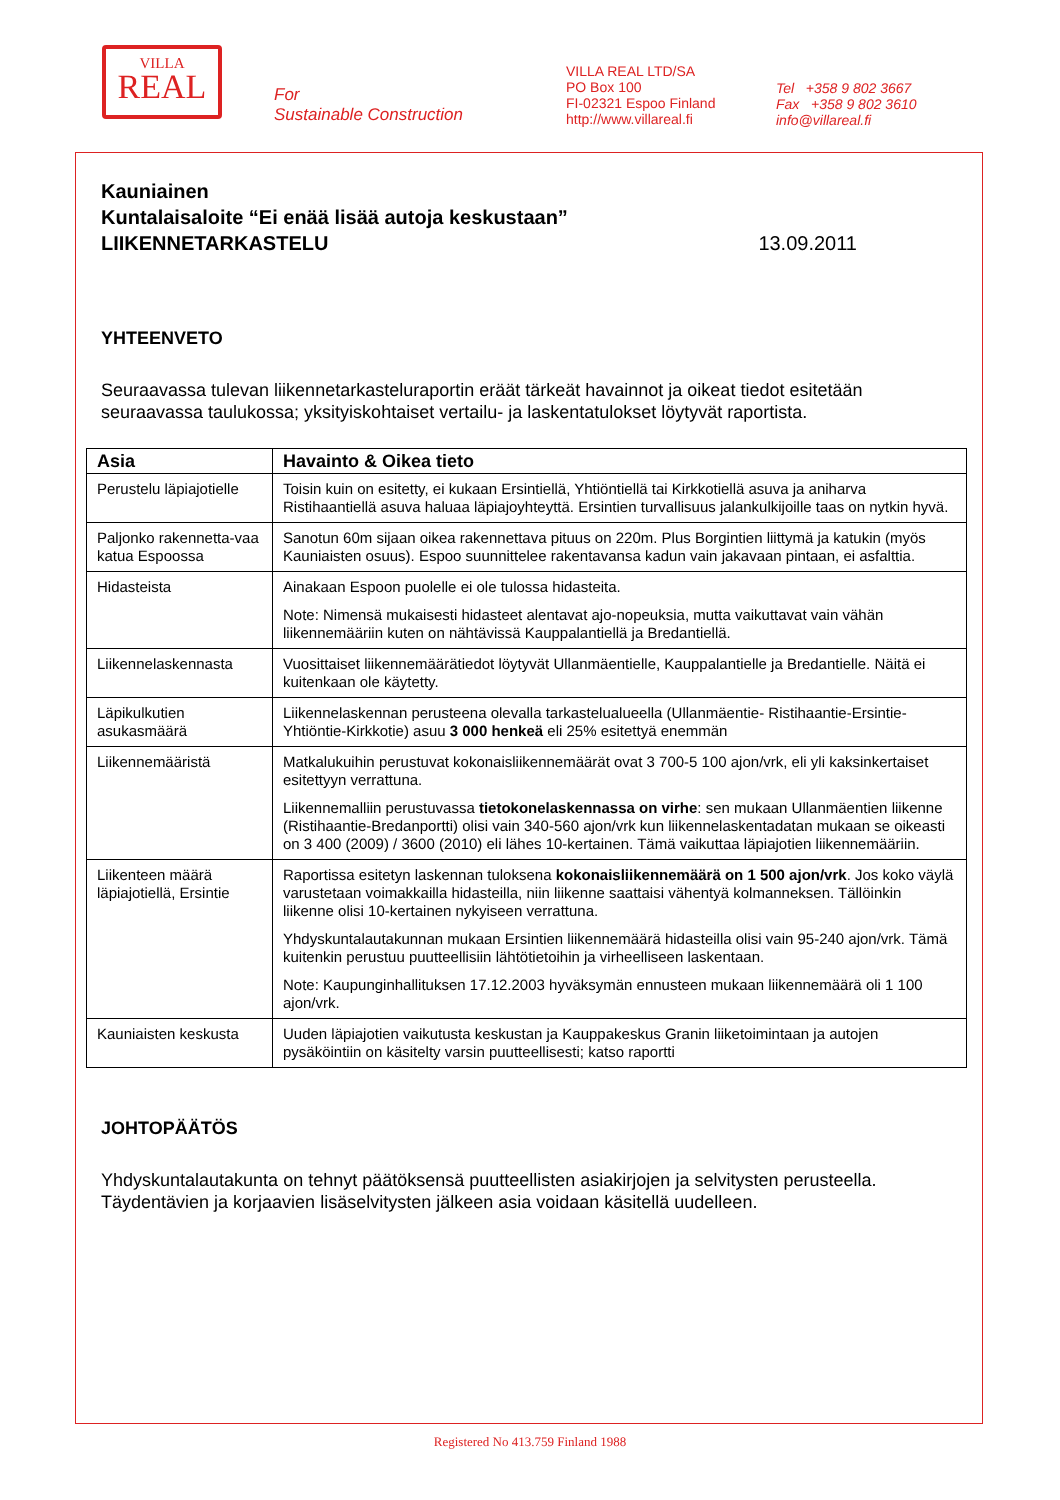VILLA
REAL
For
Sustainable Construction
VILLA REAL LTD/SA
PO Box 100
FI-02321 Espoo Finland
http://www.villareal.fi
Tel +358 9 802 3667
Fax +358 9 802 3610
info@villareal.fi
Kauniainen
Kuntalaisaloite “Ei enää lisää autoja keskustaan”
LIIKENNETARKASTELU 13.09.2011
YHTEENVETO
Seuraavassa tulevan liikennetarkasteluraportin eräät tärkeät havainnot ja oikeat tiedot esitetään seuraavassa taulukossa; yksityiskohtaiset vertailu- ja laskentatulokset löytyvät raportista.
| Asia | Havainto & Oikea tieto |
| --- | --- |
| Perustelu läpiajotielle | Toisin kuin on esitetty, ei kukaan Ersintiellä, Yhtiöntiellä tai Kirkkotiellä asuva ja aniharva Ristihaantiellä asuva haluaa läpiajoyhteyttä. Ersintien turvallisuus jalankulkijoille taas on nytkin hyvä. |
| Paljonko rakennetta-vaa katua Espoossa | Sanotun 60m sijaan oikea rakennettava pituus on 220m. Plus Borgintien liittymä ja katukin (myös Kauniaisten osuus). Espoo suunnittelee rakentavansa kadun vain jakavaan pintaan, ei asfalttia. |
| Hidasteista | Ainakaan Espoon puolelle ei ole tulossa hidasteita. Note: Nimensä mukaisesti hidasteet alentavat ajo-nopeuksia, mutta vaikuttavat vain vähän liikennemääriin kuten on nähtävissä Kauppalantiellä ja Bredantiellä. |
| Liikennelaskennasta | Vuosittaiset liikennemäärätiedot löytyvät Ullanmäentielle, Kauppalantielle ja Bredantielle. Näitä ei kuitenkaan ole käytetty. |
| Läpikulkutien asukasmäärä | Liikennelaskennan perusteena olevalla tarkastelualueella (Ullanmäentie- Ristihaantie-Ersintie-Yhtiöntie-Kirkkotie) asuu 3 000 henkeä eli 25% esitettyä enemmän |
| Liikennemääristä | Matkalukuihin perustuvat kokonaisliikennemäärät ovat 3 700-5 100 ajon/vrk, eli yli kaksinkertaiset esitettyyn verrattuna. Liikennemalliin perustuvassa tietokonelaskennassa on virhe : sen mukaan Ullanmäentien liikenne (Ristihaantie-Bredanportti) olisi vain 340-560 ajon/vrk kun liikennelaskentadatan mukaan se oikeasti on 3 400 (2009) / 3600 (2010) eli lähes 10-kertainen. Tämä vaikuttaa läpiajotien liikennemääriin. |
| Liikenteen määrä läpiajotiellä, Ersintie | Raportissa esitetyn laskennan tuloksena kokonaisliikennemäärä on 1 500 ajon/vrk . Jos koko väylä varustetaan voimakkailla hidasteilla, niin liikenne saattaisi vähentyä kolmanneksen. Tällöinkin liikenne olisi 10-kertainen nykyiseen verrattuna. Yhdyskuntalautakunnan mukaan Ersintien liikennemäärä hidasteilla olisi vain 95-240 ajon/vrk. Tämä kuitenkin perustuu puutteellisiin lähtötietoihin ja virheelliseen laskentaan. Note: Kaupunginhallituksen 17.12.2003 hyväksymän ennusteen mukaan liikennemäärä oli 1 100 ajon/vrk. |
| Kauniaisten keskusta | Uuden läpiajotien vaikutusta keskustan ja Kauppakeskus Granin liiketoimintaan ja autojen pysäköintiin on käsitelty varsin puutteellisesti; katso raportti |
JOHTOPÄÄTÖS
Yhdyskuntalautakunta on tehnyt päätöksensä puutteellisten asiakirjojen ja selvitysten perusteella. Täydentävien ja korjaavien lisäselvitysten jälkeen asia voidaan käsitellä uudelleen.
Registered No 413.759 Finland 1988